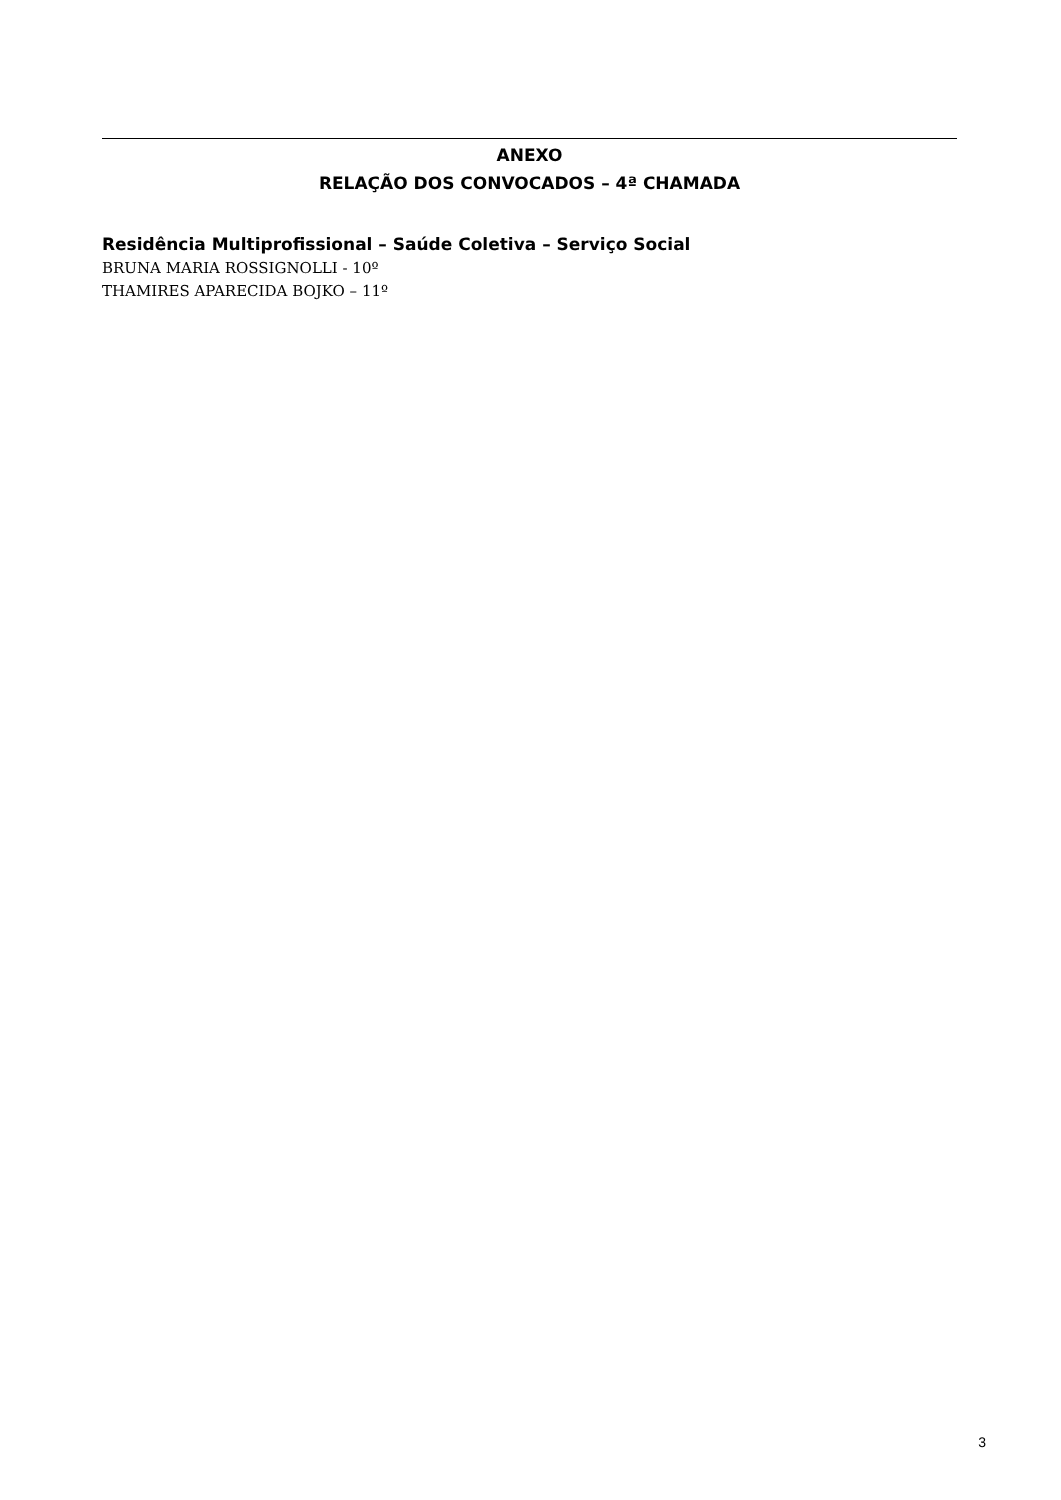ANEXO
RELAÇÃO DOS CONVOCADOS – 4ª CHAMADA
Residência Multiprofissional – Saúde Coletiva – Serviço Social
BRUNA MARIA ROSSIGNOLLI - 10º
THAMIRES APARECIDA BOJKO – 11º
3